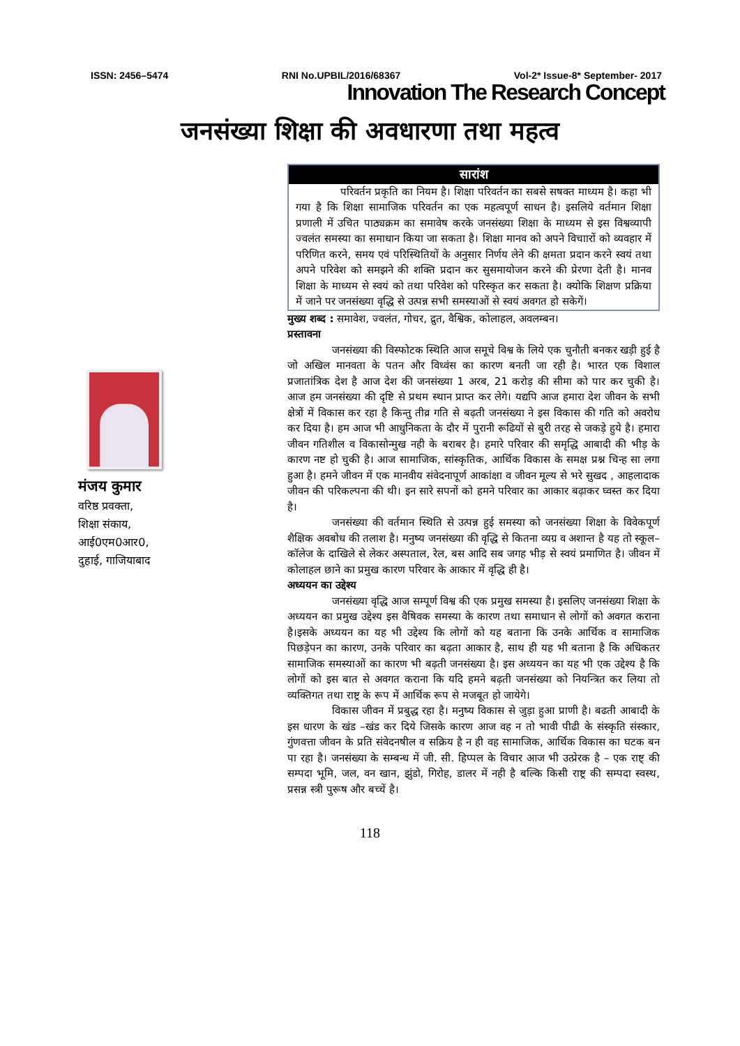ISSN: 2456–5474 RNI No.UPBIL/2016/68367 Vol-2* Issue-8* September- 2017
Innovation The Research Concept
जनसंख्या शिक्षा की अवधारणा तथा महत्व
मंजय कुमार
वरिष्ठ प्रवक्ता,
शिक्षा संकाय,
आई0एम0आर0,
दुहाई, गाजियाबाद
सारांश
परिवर्तन प्रकृति का नियम है। शिक्षा परिवर्तन का सबसे सषक्त माध्यम है। कहा भी गया है कि शिक्षा सामाजिक परिवर्तन का एक महत्वपूर्ण साधन है। इसलिये वर्तमान शिक्षा प्रणाली में उचित पाठ्यक्रम का समावेष करके जनसंख्या शिक्षा के माध्यम से इस विश्वव्यापी ज्वलंत समस्या का समाधान किया जा सकता है। शिक्षा मानव को अपने विचाारों को व्यवहार में परिणित करने, समय एवं परिस्थितियों के अनुसार निर्णय लेने की क्षमता प्रदान करने स्वयं तथा अपने परिवेश को समझने की शक्ति प्रदान कर सुसमायोजन करने की प्रेरणा देती है। मानव शिक्षा के माध्यम से स्वयं को तथा परिवेश को परिस्कृत कर सकता है। क्योकि शिक्षण प्रक्रिया में जाने पर जनसंख्या वृद्धि से उत्पन्न सभी समस्याओं से स्वयं अवगत हो सकेगें।
मुख्य शब्द : समावेश, ज्वलंत, गोचर, द्रुत, वैश्विक, कोलाहल, अवलम्बन।
प्रस्तावना
जनसंख्या की विस्फोटक स्थिति आज समूचे विश्व के लिये एक चुनौती बनकर खड़ी हुई है जो अखिल मानवता के पतन और विध्वंस का कारण बनती जा रही है। भारत एक विशाल प्रजातांत्रिक देश है आज देश की जनसंख्या 1 अरब, 21 करोड़ की सीमा को पार कर चुकी है। आज हम जनसंख्या की दृष्टि से प्रथम स्थान प्राप्त कर लेगे। यद्यपि आज हमारा देश जीवन के सभी क्षेत्रों में विकास कर रहा है किन्तु तीव्र गति से बढ़ती जनसंख्या ने इस विकास की गति को अवरोध कर दिया है। हम आज भी आधुनिकता के दौर में पुरानी रूढियों से बुरी तरह से जकड़े हुये है। हमारा जीवन गतिशील व विकासोन्मुख नही के बराबर है। हमारे परिवार की समृद्धि आबादी की भीड़ के कारण नष्ट हो चुकी है। आज सामाजिक, सांस्कृतिक, आर्थिक विकास के समक्ष प्रश्न चिन्ह सा लगा हुआ है। हमने जीवन में एक मानवीय संवेदनापूर्ण आकांक्षा व जीवन मूल्य से भरे सुखद , आहलादाक जीवन की परिकल्पना की थी। इन सारे सपनों को हमने परिवार का आकार बढ़ाकर घ्वस्त कर दिया है।
जनसंख्या की वर्तमान स्थिति से उत्पन्न हुई समस्या को जनसंख्या शिक्षा के विवेकपूर्ण शैक्षिक अवबोध की तलाश है। मनुष्य जनसंख्या की वृद्धि से कितना व्यग्र व अशान्त है यह तो स्कूल– कॉलेज के दाखिले से लेकर अस्पताल, रेल, बस आदि सब जगह भीड़ से स्वयं प्रमाणित है। जीवन में कोलाहल छाने का प्रमुख कारण परिवार के आकार में वृद्धि ही है।
अध्ययन का उद्देश्य
जनसंख्या वृद्धि आज सम्पूर्ण विश्व की एक प्रमुख समस्या है। इसलिए जनसंख्या शिक्षा के अध्ययन का प्रमुख उद्देश्य इस वैषिवक समस्या के कारण तथा समाधान से लोगों को अवगत कराना है।इसके अध्ययन का यह भी उद्देश्य कि लोगों को यह बताना कि उनके आर्थिक व सामाजिक पिछड़ेपन का कारण, उनके परिवार का बढ़ता आकार है, साथ ही यह भी बताना है कि अधिकतर सामाजिक समस्याओं का कारण भी बढ़ती जनसंख्या है। इस अध्ययन का यह भी एक उद्देश्य है कि लोगों को इस बात से अवगत कराना कि यदि हमने बढ़ती जनसंख्या को नियन्त्रित कर लिया तो व्यक्तिगत तथा राष्ट्र के रूप में आर्थिक रूप से मजबूत हो जायेगे।
विकास जीवन में प्रबुद्ध रहा है। मनुष्य विकास से जुड़ा हुआ प्राणी है। बढती आबादी के इस धारण के खंड –खंड कर दिये जिसके कारण आज वह न तो भावी पीढी के संस्कृति संस्कार, गुंणवत्ता जीवन के प्रति संवेदनषील व सक्रिय है न ही वह सामाजिक, आर्थिक विकास का घटक बन पा रहा है। जनसंख्या के सम्बन्ध में जी. सी. हिप्पल के विचार आज भी उत्प्रेरक है – एक राष्ट् की सम्पदा भूमि, जल, वन खान, झुंडो, गिरोह, डालर में नही है बल्कि किसी राष्ट्र की सम्पदा स्वस्थ, प्रसन्न स्त्री पुरूष और बच्चें है।
118